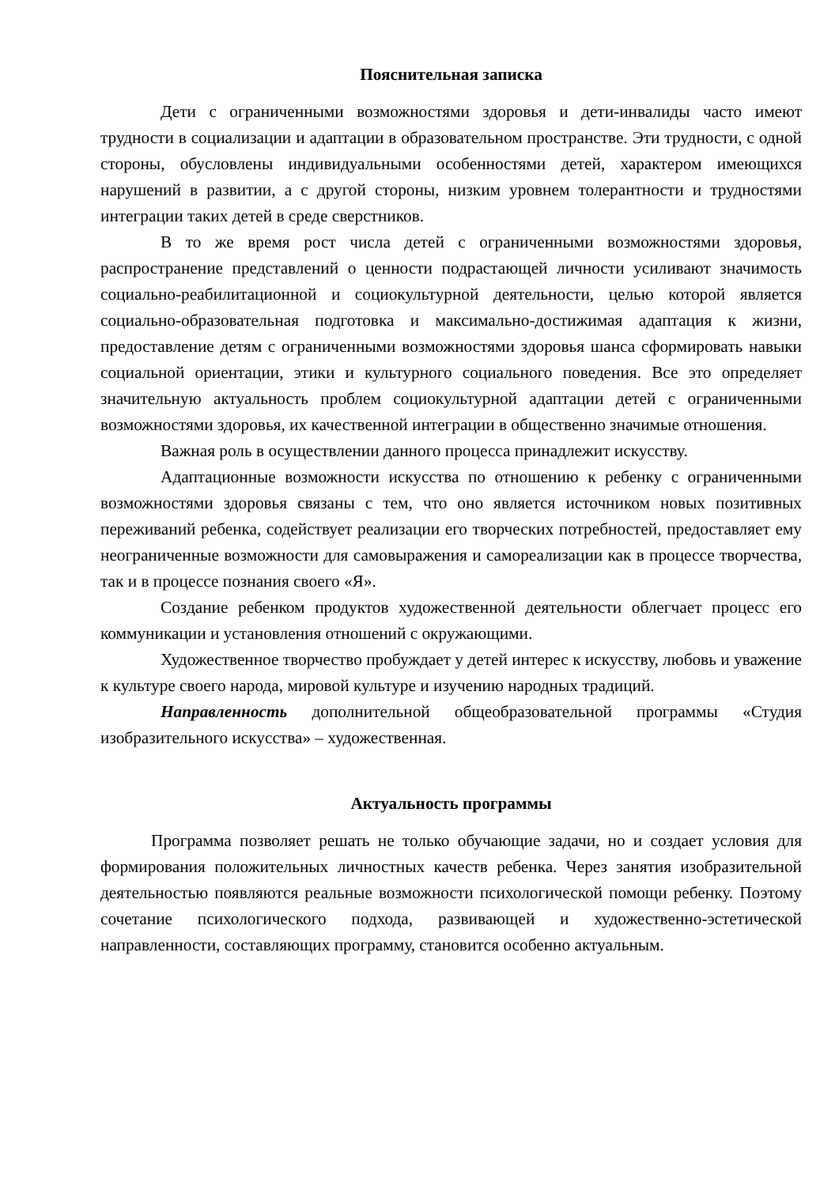Пояснительная записка
Дети с ограниченными возможностями здоровья и дети-инвалиды часто имеют трудности в социализации и адаптации в образовательном пространстве. Эти трудности, с одной стороны, обусловлены индивидуальными особенностями детей, характером имеющихся нарушений в развитии, а с другой стороны, низким уровнем толерантности и трудностями интеграции таких детей в среде сверстников.
В то же время рост числа детей с ограниченными возможностями здоровья, распространение представлений о ценности подрастающей личности усиливают значимость социально-реабилитационной и социокультурной деятельности, целью которой является социально-образовательная подготовка и максимально-достижимая адаптация к жизни, предоставление детям с ограниченными возможностями здоровья шанса сформировать навыки социальной ориентации, этики и культурного социального поведения. Все это определяет значительную актуальность проблем социокультурной адаптации детей с ограниченными возможностями здоровья, их качественной интеграции в общественно значимые отношения.
Важная роль в осуществлении данного процесса принадлежит искусству.
Адаптационные возможности искусства по отношению к ребенку с ограниченными возможностями здоровья связаны с тем, что оно является источником новых позитивных переживаний ребенка, содействует реализации его творческих потребностей, предоставляет ему неограниченные возможности для самовыражения и самореализации как в процессе творчества, так и в процессе познания своего «Я».
Создание ребенком продуктов художественной деятельности облегчает процесс его коммуникации и установления отношений с окружающими.
Художественное творчество пробуждает у детей интерес к искусству, любовь и уважение к культуре своего народа, мировой культуре и изучению народных традиций.
Направленность дополнительной общеобразовательной программы «Студия изобразительного искусства» – художественная.
Актуальность программы
Программа позволяет решать не только обучающие задачи, но и создает условия для формирования положительных личностных качеств ребенка. Через занятия изобразительной деятельностью появляются реальные возможности психологической помощи ребенку. Поэтому сочетание психологического подхода, развивающей и художественно-эстетической направленности, составляющих программу, становится особенно актуальным.